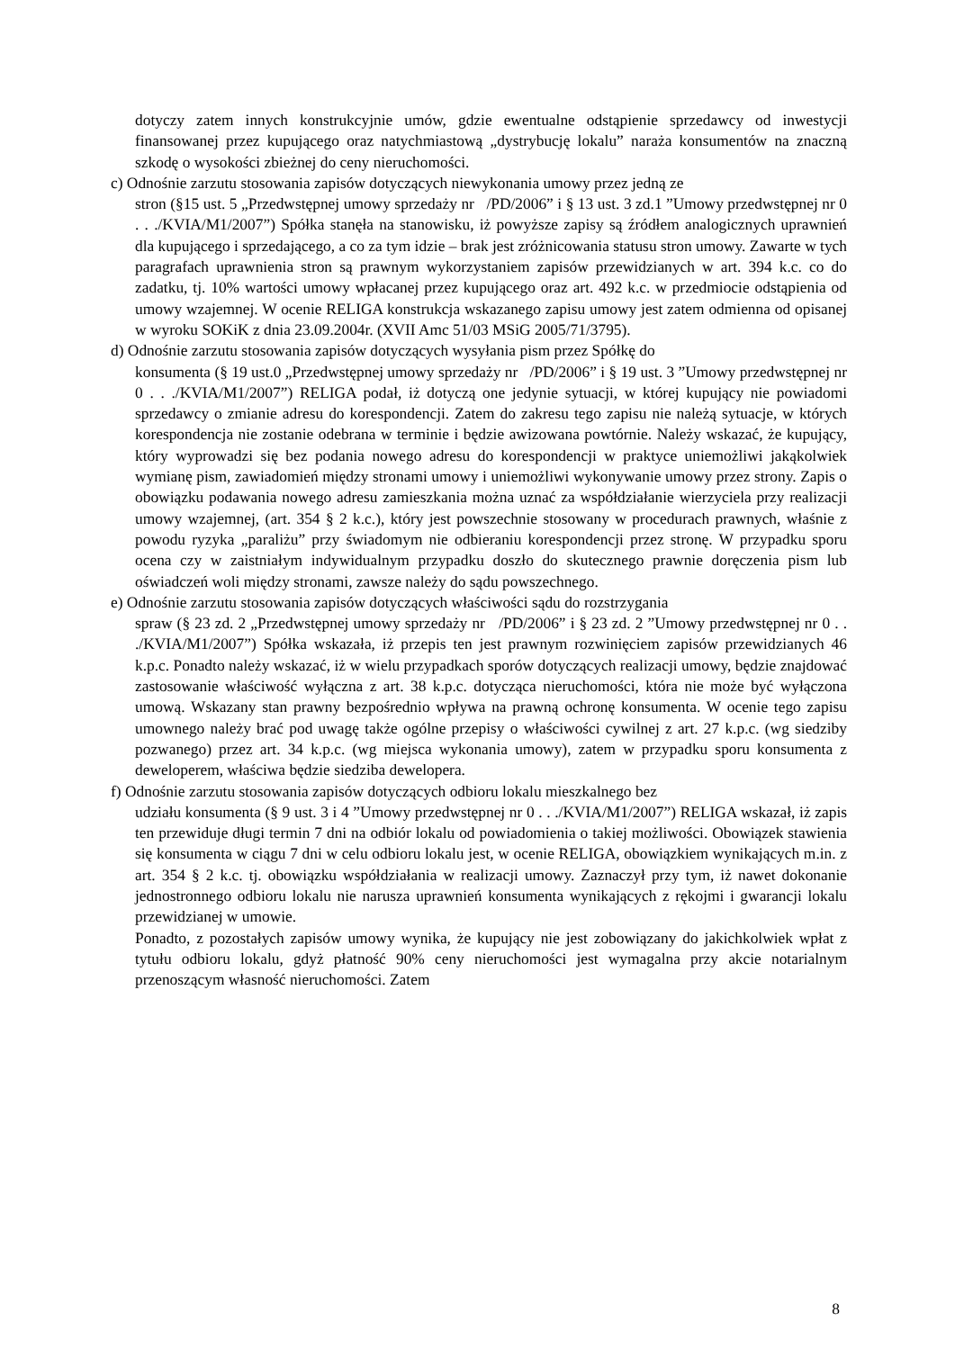dotyczy zatem innych konstrukcyjnie umów, gdzie ewentualne odstąpienie sprzedawcy od inwestycji finansowanej przez kupującego oraz natychmiastową „dystrybucję lokalu” naraża konsumentów na znaczną szkodę o wysokości zbieżnej do ceny nieruchomości.
c) Odnośnie zarzutu stosowania zapisów dotyczących niewykonania umowy przez jedną ze
stron (§15 ust. 5 „Przedwstępnej umowy sprzedaży nr /PD/2006” i § 13 ust. 3 zd.1 ”Umowy przedwstępnej nr 0 . . ./KVIA/M1/2007”) Spółka stanęła na stanowisku, iż powyższe zapisy są źródłem analogicznych uprawnień dla kupującego i sprzedającego, a co za tym idzie – brak jest zróżnicowania statusu stron umowy. Zawarte w tych paragrafach uprawnienia stron są prawnym wykorzystaniem zapisów przewidzianych w art. 394 k.c. co do zadatku, tj. 10% wartości umowy wpłacanej przez kupującego oraz art. 492 k.c. w przedmiocie odstąpienia od umowy wzajemnej. W ocenie RELIGA konstrukcja wskazanego zapisu umowy jest zatem odmienna od opisanej w wyroku SOKiK z dnia 23.09.2004r. (XVII Amc 51/03 MSiG 2005/71/3795).
d) Odnośnie zarzutu stosowania zapisów dotyczących wysyłania pism przez Spółkę do
konsumenta (§ 19 ust.0 „Przedwstępnej umowy sprzedaży nr /PD/2006” i § 19 ust. 3 ”Umowy przedwstępnej nr 0 . . ./KVIA/M1/2007”) RELIGA podał, iż dotyczą one jedynie sytuacji, w której kupujący nie powiadomi sprzedawcy o zmianie adresu do korespondencji. Zatem do zakresu tego zapisu nie należą sytuacje, w których korespondencja nie zostanie odebrana w terminie i będzie awizowana powtórnie. Należy wskazać, że kupujący, który wyprowadzi się bez podania nowego adresu do korespondencji w praktyce uniemożliwi jakąkolwiek wymianę pism, zawiadomień między stronami umowy i uniemożliwi wykonywanie umowy przez strony. Zapis o obowiązku podawania nowego adresu zamieszkania można uznać za współdziałanie wierzyciela przy realizacji umowy wzajemnej, (art. 354 § 2 k.c.), który jest powszechnie stosowany w procedurach prawnych, właśnie z powodu ryzyka „paraliżu” przy świadomym nie odbieraniu korespondencji przez stronę. W przypadku sporu ocena czy w zaistniałym indywidualnym przypadku doszło do skutecznego prawnie doręczenia pism lub oświadczeń woli między stronami, zawsze należy do sądu powszechnego.
e) Odnośnie zarzutu stosowania zapisów dotyczących właściwości sądu do rozstrzygania
spraw (§ 23 zd. 2 „Przedwstępnej umowy sprzedaży nr /PD/2006” i § 23 zd. 2 ”Umowy przedwstępnej nr 0 . . ./KVIA/M1/2007”) Spółka wskazała, iż przepis ten jest prawnym rozwinięciem zapisów przewidzianych 46 k.p.c. Ponadto należy wskazać, iż w wielu przypadkach sporów dotyczących realizacji umowy, będzie znajdować zastosowanie właściwość wyłączna z art. 38 k.p.c. dotycząca nieruchomości, która nie może być wyłączona umową. Wskazany stan prawny bezpośrednio wpływa na prawną ochronę konsumenta. W ocenie tego zapisu umownego należy brać pod uwagę także ogólne przepisy o właściwości cywilnej z art. 27 k.p.c. (wg siedziby pozwanego) przez art. 34 k.p.c. (wg miejsca wykonania umowy), zatem w przypadku sporu konsumenta z deweloperem, właściwa będzie siedziba dewelopera.
f) Odnośnie zarzutu stosowania zapisów dotyczących odbioru lokalu mieszkalnego bez
udziału konsumenta (§ 9 ust. 3 i 4 ”Umowy przedwstępnej nr 0 . . ./KVIA/M1/2007”) RELIGA wskazał, iż zapis ten przewiduje długi termin 7 dni na odbiór lokalu od powiadomienia o takiej możliwości. Obowiązek stawienia się konsumenta w ciągu 7 dni w celu odbioru lokalu jest, w ocenie RELIGA, obowiązkiem wynikających m.in. z art. 354 § 2 k.c. tj. obowiązku współdziałania w realizacji umowy. Zaznaczył przy tym, iż nawet dokonanie jednostronnego odbioru lokalu nie narusza uprawnień konsumenta wynikających z rękojmi i gwarancji lokalu przewidzianej w umowie.
Ponadto, z pozostałych zapisów umowy wynika, że kupujący nie jest zobowiązany do jakichkolwiek wpłat z tytułu odbioru lokalu, gdyż płatność 90% ceny nieruchomości jest wymagalna przy akcie notarialnym przenoszącym własność nieruchomości. Zatem
8